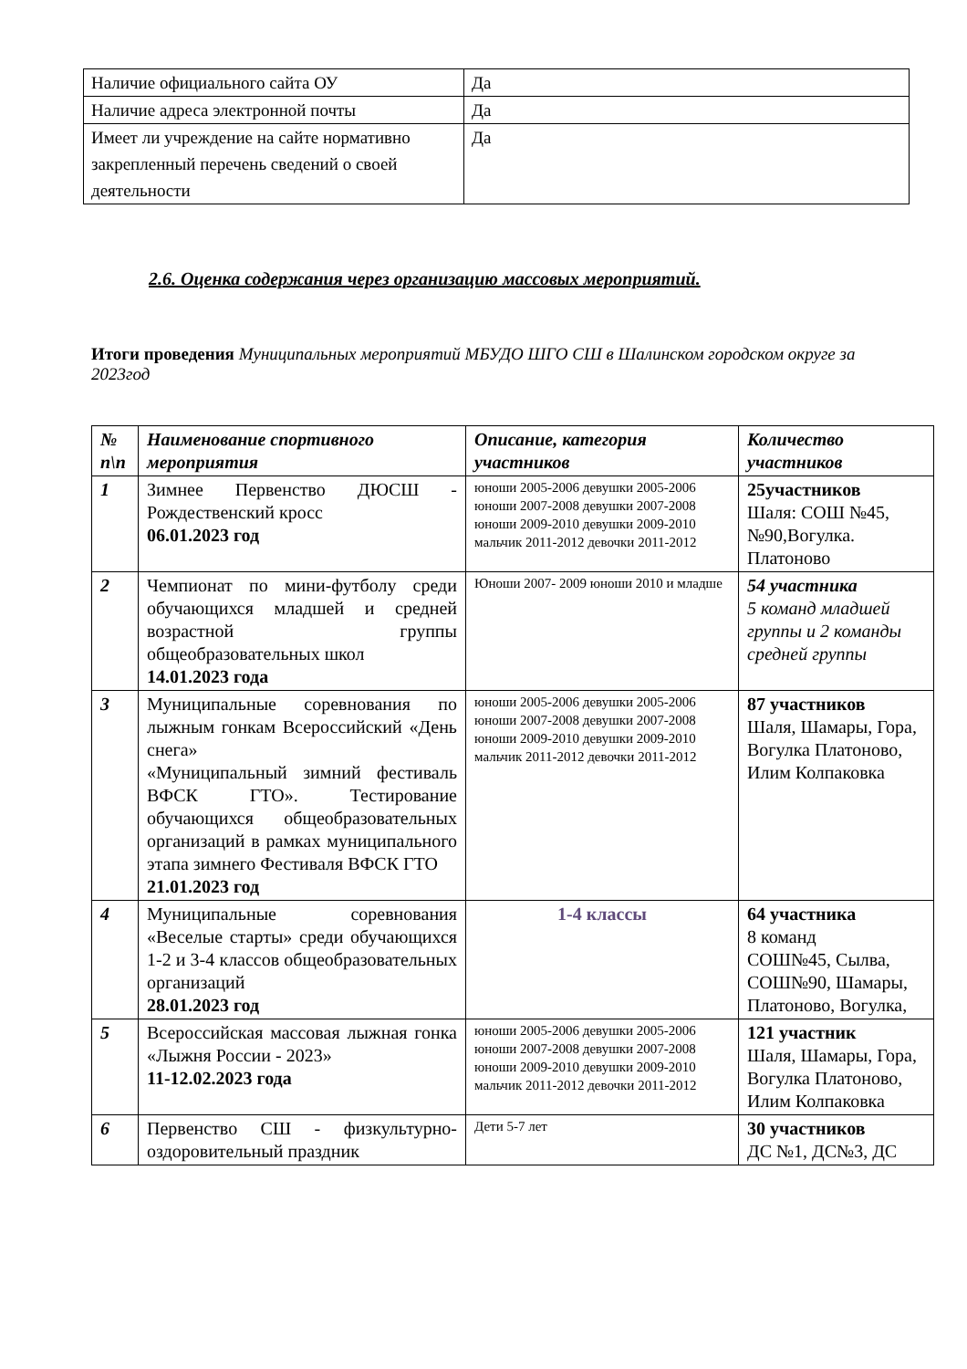| Наличие официального сайта ОУ | Да |
| Наличие адреса электронной почты | Да |
| Имеет ли учреждение на сайте нормативно закрепленный перечень сведений о своей деятельности | Да |
2.6. Оценка содержания через организацию массовых мероприятий.
Итоги проведения Муниципальных мероприятий МБУДО ШГО СШ в Шалинском городском округе за 2023год
| № п\п | Наименование спортивного мероприятия | Описание, категория участников | Количество участников |
| --- | --- | --- | --- |
| 1 | Зимнее Первенство ДЮСШ - Рождественский кросс 06.01.2023 год | юноши 2005-2006 девушки 2005-2006 юноши 2007-2008 девушки 2007-2008 юноши 2009-2010 девушки 2009-2010 мальчик 2011-2012 девочки 2011-2012 | 25участников Шаля: СОШ №45, №90,Вогулка. Платоново |
| 2 | Чемпионат по мини-футболу среди обучающихся младшей и средней возрастной группы общеобразовательных школ 14.01.2023 года | Юноши 2007- 2009 юноши 2010 и младше | 54 участника 5 команд младшей группы и 2 команды средней группы |
| 3 | Муниципальные соревнования по лыжным гонкам Всероссийский «День снега» «Муниципальный зимний фестиваль ВФСК ГТО». Тестирование обучающихся общеобразовательных организаций в рамках муниципального этапа зимнего Фестиваля ВФСК ГТО 21.01.2023 год | юноши 2005-2006 девушки 2005-2006 юноши 2007-2008 девушки 2007-2008 юноши 2009-2010 девушки 2009-2010 мальчик 2011-2012 девочки 2011-2012 | 87 участников Шаля, Шамары, Гора, Вогулка Платоново, Илим Колпаковка |
| 4 | Муниципальные соревнования «Веселые старты» среди обучающихся 1-2 и 3-4 классов общеобразовательных организаций 28.01.2023 год | 1-4 классы | 64 участника 8 команд СОШ№45, Сылва, СОШ№90, Шамары, Платоново, Вогулка, |
| 5 | Всероссийская массовая лыжная гонка «Лыжня России - 2023» 11-12.02.2023 года | юноши 2005-2006 девушки 2005-2006 юноши 2007-2008 девушки 2007-2008 юноши 2009-2010 девушки 2009-2010 мальчик 2011-2012 девочки 2011-2012 | 121 участник Шаля, Шамары, Гора, Вогулка Платоново, Илим Колпаковка |
| 6 | Первенство СШ - физкультурно-оздоровительный праздник | Дети 5-7 лет | 30 участников ДС №1, ДС№3, ДС |